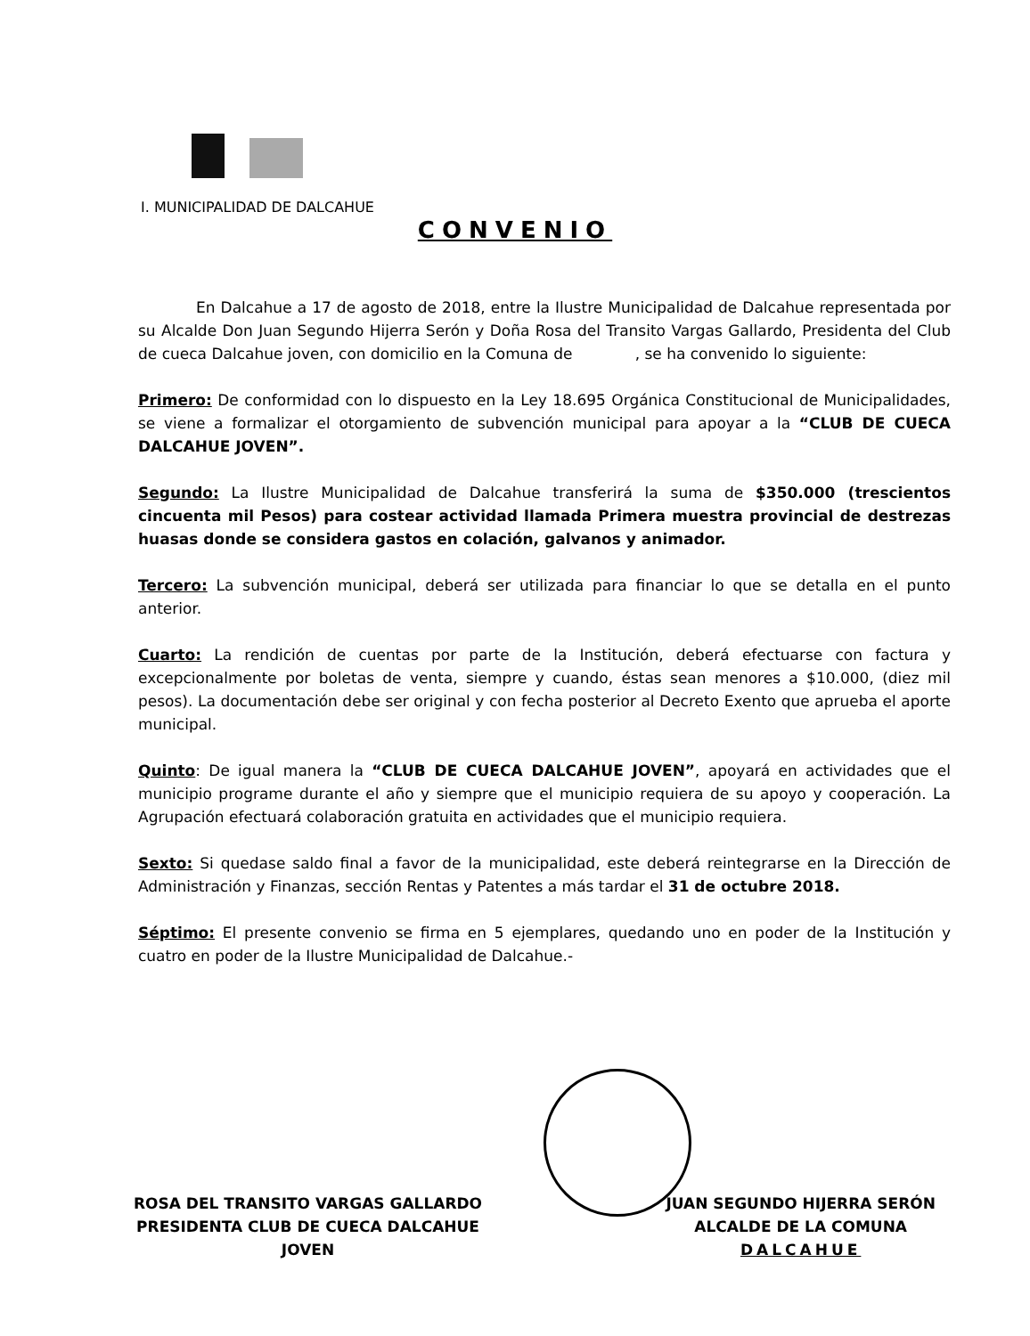I. MUNICIPALIDAD DE DALCAHUE
CONVENIO
En Dalcahue a 17 de agosto de 2018, entre la Ilustre Municipalidad de Dalcahue representada por su Alcalde Don Juan Segundo Hijerra Serón y Doña Rosa del Transito Vargas Gallardo, Presidenta del Club de cueca Dalcahue joven, con domicilio en la Comuna de , se ha convenido lo siguiente:
Primero: De conformidad con lo dispuesto en la Ley 18.695 Orgánica Constitucional de Municipalidades, se viene a formalizar el otorgamiento de subvención municipal para apoyar a la “CLUB DE CUECA DALCAHUE JOVEN”.
Segundo: La Ilustre Municipalidad de Dalcahue transferirá la suma de $350.000 (trescientos cincuenta mil Pesos) para costear actividad llamada Primera muestra provincial de destrezas huasas donde se considera gastos en colación, galvanos y animador.
Tercero: La subvención municipal, deberá ser utilizada para financiar lo que se detalla en el punto anterior.
Cuarto: La rendición de cuentas por parte de la Institución, deberá efectuarse con factura y excepcionalmente por boletas de venta, siempre y cuando, éstas sean menores a $10.000, (diez mil pesos). La documentación debe ser original y con fecha posterior al Decreto Exento que aprueba el aporte municipal.
Quinto: De igual manera la “CLUB DE CUECA DALCAHUE JOVEN”, apoyará en actividades que el municipio programe durante el año y siempre que el municipio requiera de su apoyo y cooperación. La Agrupación efectuará colaboración gratuita en actividades que el municipio requiera.
Sexto: Si quedase saldo final a favor de la municipalidad, este deberá reintegrarse en la Dirección de Administración y Finanzas, sección Rentas y Patentes a más tardar el 31 de octubre 2018.
Séptimo: El presente convenio se firma en 5 ejemplares, quedando uno en poder de la Institución y cuatro en poder de la Ilustre Municipalidad de Dalcahue.-
ROSA DEL TRANSITO VARGAS GALLARDO
PRESIDENTA CLUB DE CUECA DALCAHUE
JOVEN
JUAN SEGUNDO HIJERRA SERÓN
ALCALDE DE LA COMUNA
DALCAHUE